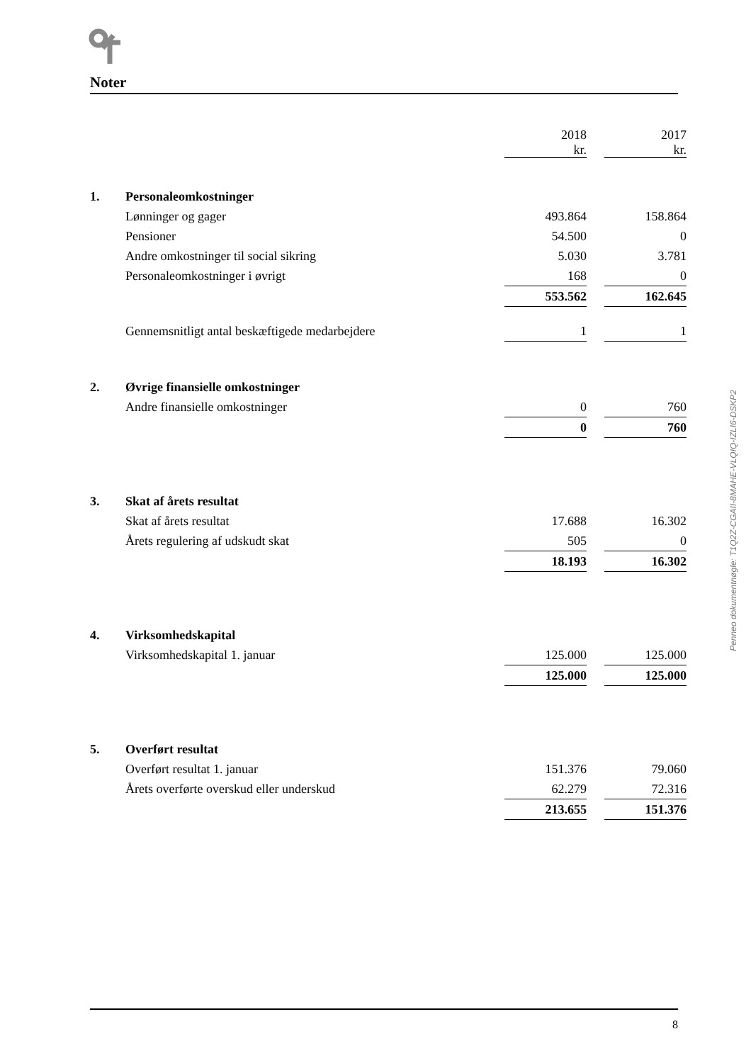Noter
| | | 2018 kr. | | 2017 kr. |
| 1. | Personaleomkostninger | | | |
| | Lønninger og gager | 493.864 | | 158.864 |
| | Pensioner | 54.500 | | 0 |
| | Andre omkostninger til social sikring | 5.030 | | 3.781 |
| | Personaleomkostninger i øvrigt | 168 | | 0 |
| | | 553.562 | | 162.645 |
| | Gennemsnitligt antal beskæftigede medarbejdere | 1 | | 1 |
| 2. | Øvrige finansielle omkostninger | | | |
| | Andre finansielle omkostninger | 0 | | 760 |
| | | 0 | | 760 |
| 3. | Skat af årets resultat | | | |
| | Skat af årets resultat | 17.688 | | 16.302 |
| | Årets regulering af udskudt skat | 505 | | 0 |
| | | 18.193 | | 16.302 |
| 4. | Virksomhedskapital | | | |
| | Virksomhedskapital 1. januar | 125.000 | | 125.000 |
| | | 125.000 | | 125.000 |
| 5. | Overført resultat | | | |
| | Overført resultat 1. januar | 151.376 | | 79.060 |
| | Årets overførte overskud eller underskud | 62.279 | | 72.316 |
| | | 213.655 | | 151.376 |
Penneo dokumentnøgle: T1Q2Z-CGAII-8MAHE-VLQIQ-IZLI6-DSKP2
8